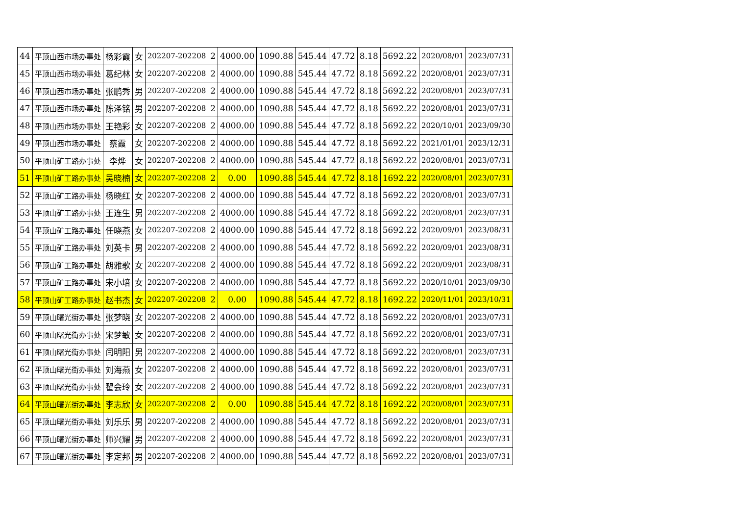| 44 | 平顶山西市场办事处 | 杨彩霞 | 女 | 202207-202208 | 2 | 4000.00 | 1090.88 | 545.44 | 47.72 | 8.18 | 5692.22 | 2020/08/01 | 2023/07/31 |
| 45 | 平顶山西市场办事处 | 葛纪林 | 女 | 202207-202208 | 2 | 4000.00 | 1090.88 | 545.44 | 47.72 | 8.18 | 5692.22 | 2020/08/01 | 2023/07/31 |
| 46 | 平顶山西市场办事处 | 张鹏秀 | 男 | 202207-202208 | 2 | 4000.00 | 1090.88 | 545.44 | 47.72 | 8.18 | 5692.22 | 2020/08/01 | 2023/07/31 |
| 47 | 平顶山西市场办事处 | 陈泽铭 | 男 | 202207-202208 | 2 | 4000.00 | 1090.88 | 545.44 | 47.72 | 8.18 | 5692.22 | 2020/08/01 | 2023/07/31 |
| 48 | 平顶山西市场办事处 | 王艳彩 | 女 | 202207-202208 | 2 | 4000.00 | 1090.88 | 545.44 | 47.72 | 8.18 | 5692.22 | 2020/10/01 | 2023/09/30 |
| 49 | 平顶山西市场办事处 | 蔡霞 | 女 | 202207-202208 | 2 | 4000.00 | 1090.88 | 545.44 | 47.72 | 8.18 | 5692.22 | 2021/01/01 | 2023/12/31 |
| 50 | 平顶山矿工路办事处 | 李烨 | 女 | 202207-202208 | 2 | 4000.00 | 1090.88 | 545.44 | 47.72 | 8.18 | 5692.22 | 2020/08/01 | 2023/07/31 |
| 51 | 平顶山矿工路办事处 | 吴晓楠 | 女 | 202207-202208 | 2 | 0.00 | 1090.88 | 545.44 | 47.72 | 8.18 | 1692.22 | 2020/08/01 | 2023/07/31 |
| 52 | 平顶山矿工路办事处 | 杨晓红 | 女 | 202207-202208 | 2 | 4000.00 | 1090.88 | 545.44 | 47.72 | 8.18 | 5692.22 | 2020/08/01 | 2023/07/31 |
| 53 | 平顶山矿工路办事处 | 王连生 | 男 | 202207-202208 | 2 | 4000.00 | 1090.88 | 545.44 | 47.72 | 8.18 | 5692.22 | 2020/08/01 | 2023/07/31 |
| 54 | 平顶山矿工路办事处 | 任晓燕 | 女 | 202207-202208 | 2 | 4000.00 | 1090.88 | 545.44 | 47.72 | 8.18 | 5692.22 | 2020/09/01 | 2023/08/31 |
| 55 | 平顶山矿工路办事处 | 刘英卡 | 男 | 202207-202208 | 2 | 4000.00 | 1090.88 | 545.44 | 47.72 | 8.18 | 5692.22 | 2020/09/01 | 2023/08/31 |
| 56 | 平顶山矿工路办事处 | 胡雅歌 | 女 | 202207-202208 | 2 | 4000.00 | 1090.88 | 545.44 | 47.72 | 8.18 | 5692.22 | 2020/09/01 | 2023/08/31 |
| 57 | 平顶山矿工路办事处 | 宋小培 | 女 | 202207-202208 | 2 | 4000.00 | 1090.88 | 545.44 | 47.72 | 8.18 | 5692.22 | 2020/10/01 | 2023/09/30 |
| 58 | 平顶山矿工路办事处 | 赵书杰 | 女 | 202207-202208 | 2 | 0.00 | 1090.88 | 545.44 | 47.72 | 8.18 | 1692.22 | 2020/11/01 | 2023/10/31 |
| 59 | 平顶山曙光街办事处 | 张梦晓 | 女 | 202207-202208 | 2 | 4000.00 | 1090.88 | 545.44 | 47.72 | 8.18 | 5692.22 | 2020/08/01 | 2023/07/31 |
| 60 | 平顶山曙光街办事处 | 宋梦敏 | 女 | 202207-202208 | 2 | 4000.00 | 1090.88 | 545.44 | 47.72 | 8.18 | 5692.22 | 2020/08/01 | 2023/07/31 |
| 61 | 平顶山曙光街办事处 | 闫明阳 | 男 | 202207-202208 | 2 | 4000.00 | 1090.88 | 545.44 | 47.72 | 8.18 | 5692.22 | 2020/08/01 | 2023/07/31 |
| 62 | 平顶山曙光街办事处 | 刘海燕 | 女 | 202207-202208 | 2 | 4000.00 | 1090.88 | 545.44 | 47.72 | 8.18 | 5692.22 | 2020/08/01 | 2023/07/31 |
| 63 | 平顶山曙光街办事处 | 翟会玲 | 女 | 202207-202208 | 2 | 4000.00 | 1090.88 | 545.44 | 47.72 | 8.18 | 5692.22 | 2020/08/01 | 2023/07/31 |
| 64 | 平顶山曙光街办事处 | 李志欣 | 女 | 202207-202208 | 2 | 0.00 | 1090.88 | 545.44 | 47.72 | 8.18 | 1692.22 | 2020/08/01 | 2023/07/31 |
| 65 | 平顶山曙光街办事处 | 刘乐乐 | 男 | 202207-202208 | 2 | 4000.00 | 1090.88 | 545.44 | 47.72 | 8.18 | 5692.22 | 2020/08/01 | 2023/07/31 |
| 66 | 平顶山曙光街办事处 | 师兴耀 | 男 | 202207-202208 | 2 | 4000.00 | 1090.88 | 545.44 | 47.72 | 8.18 | 5692.22 | 2020/08/01 | 2023/07/31 |
| 67 | 平顶山曙光街办事处 | 李定邦 | 男 | 202207-202208 | 2 | 4000.00 | 1090.88 | 545.44 | 47.72 | 8.18 | 5692.22 | 2020/08/01 | 2023/07/31 |